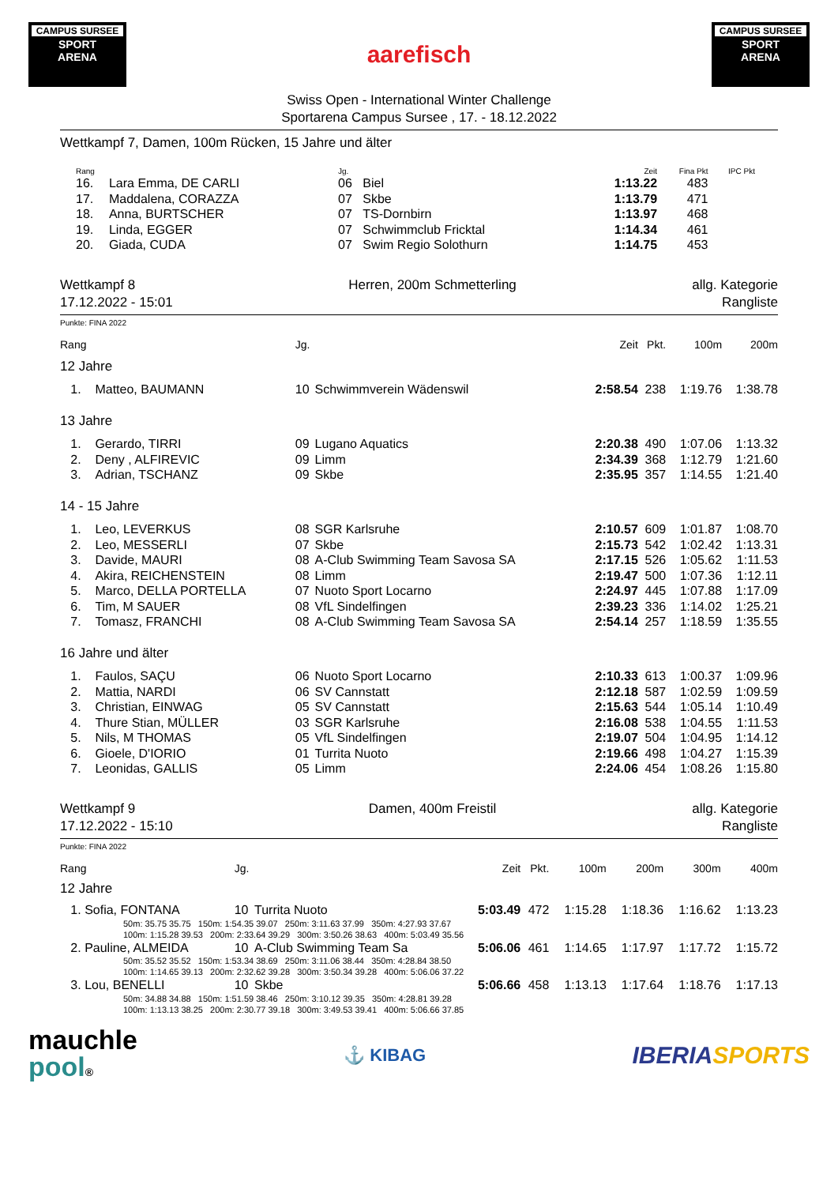CAMPUS SURSEE
SPORT
ARENA
aarefisch
CAMPUS SURSEE
SPORT
ARENA
Swiss Open - International Winter Challenge
Sportarena Campus Sursee , 17. - 18.12.2022
Wettkampf 7, Damen, 100m Rücken, 15 Jahre und älter
| Rang | | Jg. | | Zeit | Fina Pkt | IPC Pkt |
| --- | --- | --- | --- | --- | --- | --- |
| 16. | Lara Emma, DE CARLI | 06 | Biel | 1:13.22 | 483 | |
| 17. | Maddalena, CORAZZA | 07 | Skbe | 1:13.79 | 471 | |
| 18. | Anna, BURTSCHER | 07 | TS-Dornbirn | 1:13.97 | 468 | |
| 19. | Linda, EGGER | 07 | Schwimmclub Fricktal | 1:14.34 | 461 | |
| 20. | Giada, CUDA | 07 | Swim Regio Solothurn | 1:14.75 | 453 | |
Wettkampf 8
17.12.2022 - 15:01
Herren, 200m Schmetterling allg. Kategorie
Rangliste
Punkte: FINA 2022
| Rang | | Jg. | | Zeit | Pkt. | 100m | 200m |
| --- | --- | --- | --- | --- | --- | --- | --- |
| 12 Jahre | | | | | | | |
| 1. | Matteo, BAUMANN | 10 | Schwimmverein Wädenswil | 2:58.54 | 238 | 1:19.76 | 1:38.78 |
| 13 Jahre | | | | | | | |
| 1. | Gerardo, TIRRI | 09 | Lugano Aquatics | 2:20.38 | 490 | 1:07.06 | 1:13.32 |
| 2. | Deny , ALFIREVIC | 09 | Limm | 2:34.39 | 368 | 1:12.79 | 1:21.60 |
| 3. | Adrian, TSCHANZ | 09 | Skbe | 2:35.95 | 357 | 1:14.55 | 1:21.40 |
| 14 - 15 Jahre | | | | | | | |
| 1. | Leo, LEVERKUS | 08 | SGR Karlsruhe | 2:10.57 | 609 | 1:01.87 | 1:08.70 |
| 2. | Leo, MESSERLI | 07 | Skbe | 2:15.73 | 542 | 1:02.42 | 1:13.31 |
| 3. | Davide, MAURI | 08 | A-Club Swimming Team Savosa SA | 2:17.15 | 526 | 1:05.62 | 1:11.53 |
| 4. | Akira, REICHENSTEIN | 08 | Limm | 2:19.47 | 500 | 1:07.36 | 1:12.11 |
| 5. | Marco, DELLA PORTELLA | 07 | Nuoto Sport Locarno | 2:24.97 | 445 | 1:07.88 | 1:17.09 |
| 6. | Tim, M SAUER | 08 | VfL Sindelfingen | 2:39.23 | 336 | 1:14.02 | 1:25.21 |
| 7. | Tomasz, FRANCHI | 08 | A-Club Swimming Team Savosa SA | 2:54.14 | 257 | 1:18.59 | 1:35.55 |
| 16 Jahre und älter | | | | | | | |
| 1. | Faulos, SAÇU | 06 | Nuoto Sport Locarno | 2:10.33 | 613 | 1:00.37 | 1:09.96 |
| 2. | Mattia, NARDI | 06 | SV Cannstatt | 2:12.18 | 587 | 1:02.59 | 1:09.59 |
| 3. | Christian, EINWAG | 05 | SV Cannstatt | 2:15.63 | 544 | 1:05.14 | 1:10.49 |
| 4. | Thure Stian, MÜLLER | 03 | SGR Karlsruhe | 2:16.08 | 538 | 1:04.55 | 1:11.53 |
| 5. | Nils, M THOMAS | 05 | VfL Sindelfingen | 2:19.07 | 504 | 1:04.95 | 1:14.12 |
| 6. | Gioele, D'IORIO | 01 | Turrita Nuoto | 2:19.66 | 498 | 1:04.27 | 1:15.39 |
| 7. | Leonidas, GALLIS | 05 | Limm | 2:24.06 | 454 | 1:08.26 | 1:15.80 |
Wettkampf 9
17.12.2022 - 15:10
Damen, 400m Freistil allg. Kategorie
Rangliste
Punkte: FINA 2022
| Rang | Jg. | | Zeit | Pkt. | 100m | 200m | 300m | 400m |
| --- | --- | --- | --- | --- | --- | --- | --- | --- |
| 12 Jahre | | | | | | | | |
| 1. Sofia, FONTANA | 10 | Turrita Nuoto | 5:03.49 | 472 | 1:15.28 | 1:18.36 | 1:16.62 | 1:13.23 |
| 50m: 35.75 35.75 150m: 1:54.35 39.07 250m: 3:11.63 37.99 350m: 4:27.93 37.67 100m: 1:15.28 39.53 200m: 2:33.64 39.29 300m: 3:50.26 38.63 400m: 5:03.49 35.56 | | | | | | | | |
| 2. Pauline, ALMEIDA | 10 | A-Club Swimming Team Sa | 5:06.06 | 461 | 1:14.65 | 1:17.97 | 1:17.72 | 1:15.72 |
| 50m: 35.52 35.52 150m: 1:53.34 38.69 250m: 3:11.06 38.44 350m: 4:28.84 38.50 100m: 1:14.65 39.13 200m: 2:32.62 39.28 300m: 3:50.34 39.28 400m: 5:06.06 37.22 | | | | | | | | |
| 3. Lou, BENELLI | 10 | Skbe | 5:06.66 | 458 | 1:13.13 | 1:17.64 | 1:18.76 | 1:17.13 |
| 50m: 34.88 34.88 150m: 1:51.59 38.46 250m: 3:10.12 39.35 350m: 4:28.81 39.28 100m: 1:13.13 38.25 200m: 2:30.77 39.18 300m: 3:49.53 39.41 400m: 5:06.66 37.85 | | | | | | | | |
mauchle
pool®
⚓ KIBAG
IBERIA SPORTS